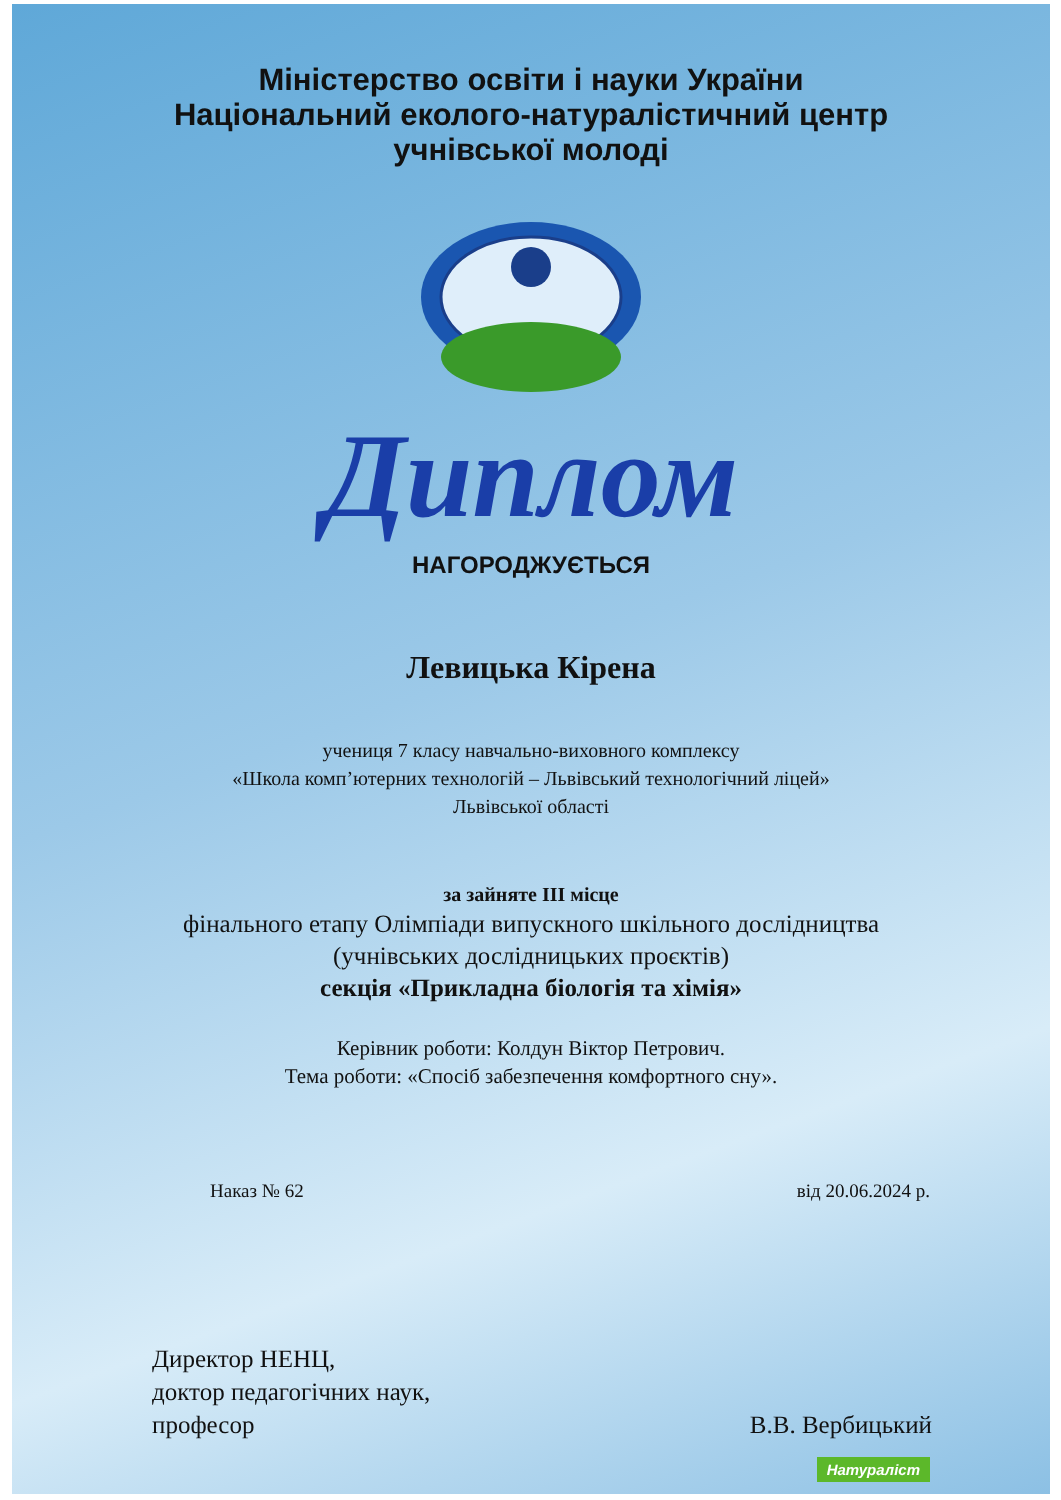Міністерство освіти і науки України
Національний еколого-натуралістичний центр
учнівської молоді
Диплом
НАГОРОДЖУЄТЬСЯ
Левицька Кірена
учениця 7 класу навчально-виховного комплексу
«Школа комп’ютерних технологій – Львівський технологічний ліцей»
Львівської області
за зайняте ІІІ місце
фінального етапу Олімпіади випускного шкільного дослідництва
(учнівських дослідницьких проєктів)
секція «Прикладна біологія та хімія»
Керівник роботи: Колдун Віктор Петрович.
Тема роботи: «Спосіб забезпечення комфортного сну».
Наказ № 62 від 20.06.2024 р.
Директор НЕНЦ,
доктор педагогічних наук,
професор В.В. Вербицький
Натураліст